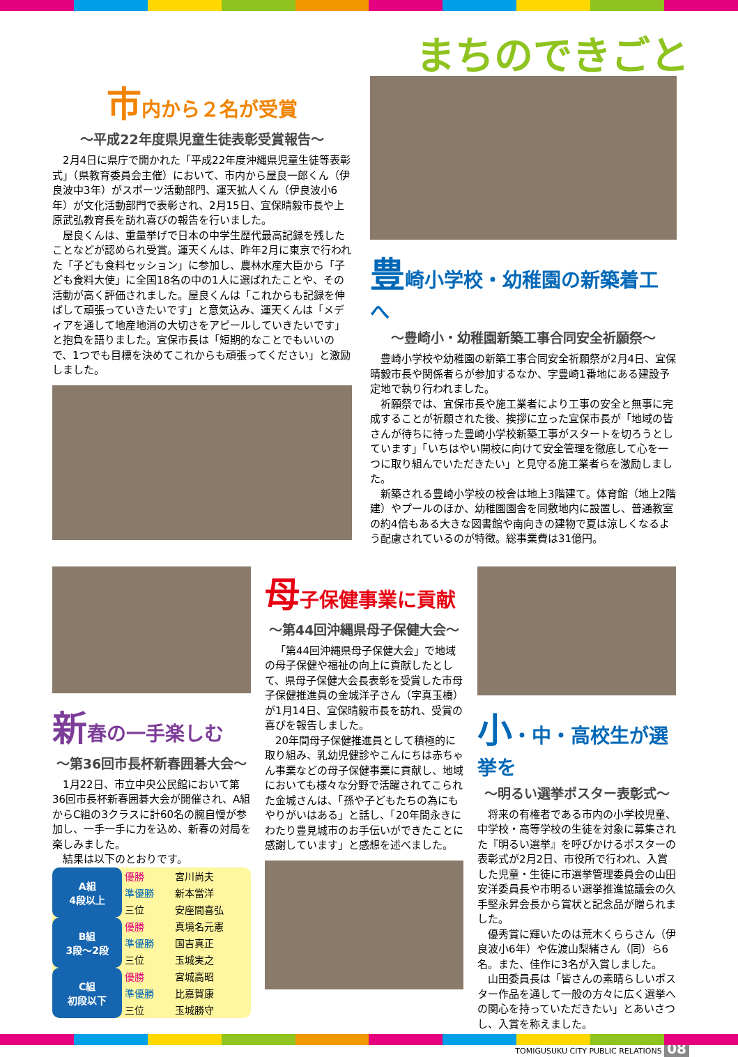まちのできごと
市内から２名が受賞
～平成22年度県児童生徒表彰受賞報告～
2月4日に県庁で開かれた「平成22年度沖縄県児童生徒等表彰式」（県教育委員会主催）において、市内から屋良一郎くん（伊良波中3年）がスポーツ活動部門、運天拡人くん（伊良波小6年）が文化活動部門で表彰され、2月15日、宜保晴毅市長や上原武弘教育長を訪れ喜びの報告を行いました。
屋良くんは、重量挙げで日本の中学生歴代最高記録を残したことなどが認められ受賞。運天くんは、昨年2月に東京で行われた「子ども食料セッション」に参加し、農林水産大臣から「子ども食料大使」に全国18名の中の1人に選ばれたことや、その活動が高く評価されました。屋良くんは「これからも記録を伸ばして頑張っていきたいです」と意気込み、運天くんは「メディアを通して地産地消の大切さをアピールしていきたいです」と抱負を語りました。宜保市長は「短期的なことでもいいので、1つでも目標を決めてこれからも頑張ってください」と激励しました。
豊崎小学校・幼稚園の新築着工へ
～豊崎小・幼稚園新築工事合同安全祈願祭～
豊崎小学校や幼稚園の新築工事合同安全祈願祭が2月4日、宜保晴毅市長や関係者らが参加するなか、字豊崎1番地にある建設予定地で執り行われました。
祈願祭では、宜保市長や施工業者により工事の安全と無事に完成することが祈願された後、挨拶に立った宜保市長が「地域の皆さんが待ちに待った豊崎小学校新築工事がスタートを切ろうとしています」「いちはやい開校に向けて安全管理を徹底して心を一つに取り組んでいただきたい」と見守る施工業者らを激励しました。
新築される豊崎小学校の校舎は地上3階建て。体育館（地上2階建）やプールのほか、幼稚園園舎を同敷地内に設置し、普通教室の約4倍もある大きな図書館や南向きの建物で夏は涼しくなるよう配慮されているのが特徴。総事業費は31億円。
新春の一手楽しむ
～第36回市長杯新春囲碁大会～
1月22日、市立中央公民館において第36回市長杯新春囲碁大会が開催され、A組からC組の3クラスに計60名の腕自慢が参加し、一手一手に力を込め、新春の対局を楽しみました。
結果は以下のとおりです。
| A組 4段以上 | 優勝 | 宮川尚夫 |
| | 準優勝 | 新本當洋 |
| | 三位 | 安座間喜弘 |
| B組 3段～2段 | 優勝 | 真境名元憲 |
| | 準優勝 | 国吉真正 |
| | 三位 | 玉城実之 |
| C組 初段以下 | 優勝 | 宮城高昭 |
| | 準優勝 | 比嘉賀康 |
| | 三位 | 玉城勝守 |
母子保健事業に貢献
～第44回沖縄県母子保健大会～
「第44回沖縄県母子保健大会」で地域の母子保健や福祉の向上に貢献したとして、県母子保健大会長表彰を受賞した市母子保健推進員の金城洋子さん（字真玉橋）が1月14日、宜保晴毅市長を訪れ、受賞の喜びを報告しました。
20年間母子保健推進員として積極的に取り組み、乳幼児健診やこんにちは赤ちゃん事業などの母子保健事業に貢献し、地域においても様々な分野で活躍されてこられた金城さんは、「孫や子どもたちの為にもやりがいはある」と話し、「20年間永きにわたり豊見城市のお手伝いができたことに感謝しています」と感想を述べました。
小・中・高校生が選挙を
～明るい選挙ポスター表彰式～
将来の有権者である市内の小学校児童、中学校・高等学校の生徒を対象に募集された『明るい選挙』を呼びかけるポスターの表彰式が2月2日、市役所で行われ、入賞した児童・生徒に市選挙管理委員会の山田安洋委員長や市明るい選挙推進協議会の久手堅永昇会長から賞状と記念品が贈られました。
優秀賞に輝いたのは荒木くららさん（伊良波小6年）や佐渡山梨緒さん（同）ら6名。また、佳作に3名が入賞しました。
山田委員長は「皆さんの素晴らしいポスター作品を通して一般の方々に広く選挙への関心を持っていただきたい」とあいさつし、入賞を称えました。
TOMIGUSUKU CITY PUBLIC RELATIONS 08